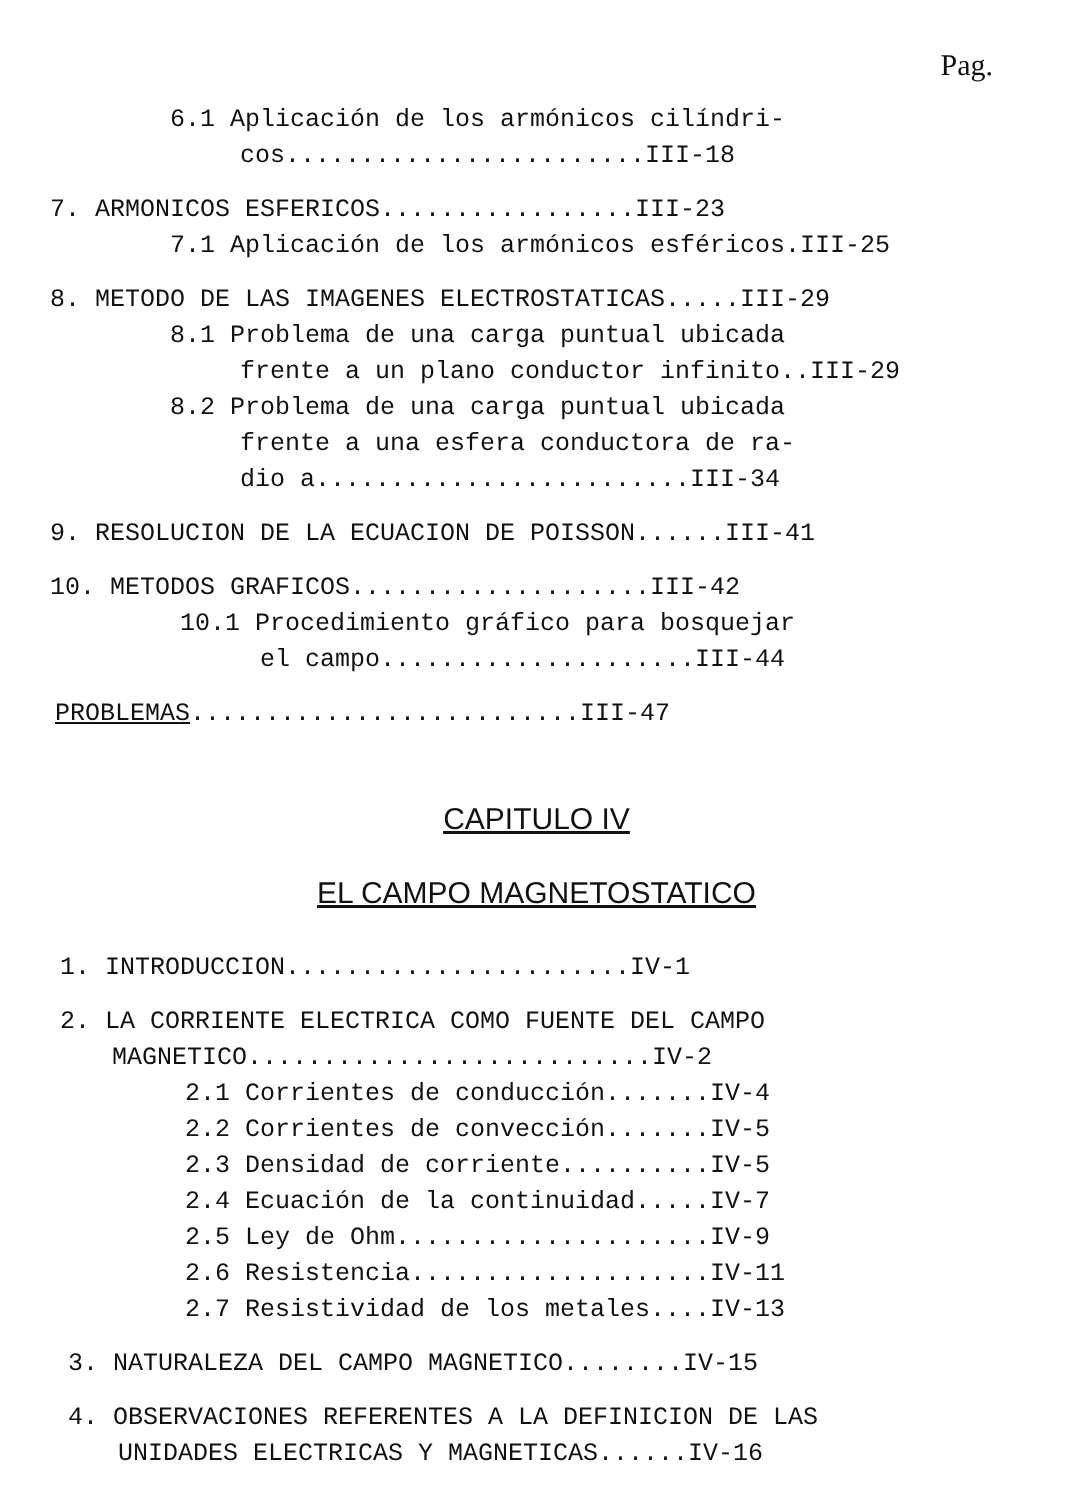Pag.
6.1 Aplicación de los armónicos cilíndri-
cos........................III-18
7. ARMONICOS ESFERICOS.................III-23
7.1 Aplicación de los armónicos esféricos.III-25
8. METODO DE LAS IMAGENES ELECTROSTATICAS.....III-29
8.1 Problema de una carga puntual ubicada
frente a un plano conductor infinito..III-29
8.2 Problema de una carga puntual ubicada
frente a una esfera conductora de ra-
dio a.........................III-34
9. RESOLUCION DE LA ECUACION DE POISSON......III-41
10. METODOS GRAFICOS....................III-42
10.1 Procedimiento gráfico para bosquejar
el campo.....................III-44
PROBLEMAS..........................III-47
CAPITULO IV
EL CAMPO MAGNETOSTATICO
1. INTRODUCCION.......................IV-1
2. LA CORRIENTE ELECTRICA COMO FUENTE DEL CAMPO
MAGNETICO...........................IV-2
2.1 Corrientes de conducción.......IV-4
2.2 Corrientes de convección.......IV-5
2.3 Densidad de corriente..........IV-5
2.4 Ecuación de la continuidad.....IV-7
2.5 Ley de Ohm.....................IV-9
2.6 Resistencia....................IV-11
2.7 Resistividad de los metales....IV-13
3. NATURALEZA DEL CAMPO MAGNETICO........IV-15
4. OBSERVACIONES REFERENTES A LA DEFINICION DE LAS
UNIDADES ELECTRICAS Y MAGNETICAS......IV-16